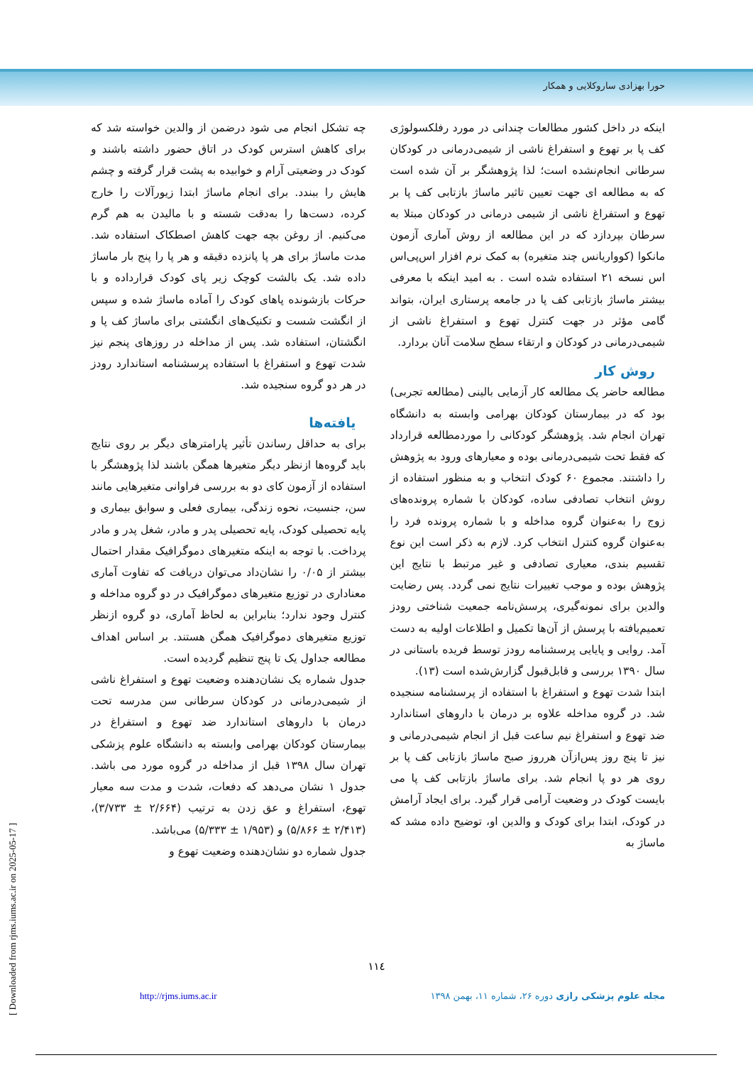حورا بهزادی ساروکلایی و همکار
اینکه در داخل کشور مطالعات چندانی در مورد رفلکسولوژی کف پا بر تهوع و استفراغ ناشی از شیمی‌درمانی در کودکان سرطانی انجام‌نشده است؛ لذا پژوهشگر بر آن شده است که به مطالعه ای جهت تعیین تاثیر ماساژ بازتابی کف پا بر تهوع و استفراغ ناشی از شیمی درمانی در کودکان مبتلا به سرطان بپردازد که در این مطالعه از روش آماری آزمون مانکوا (کوواریانس چند متغیره) به کمک نرم افزار اس‌پی‌اس اس نسخه ۲۱ استفاده شده است . به امید اینکه با معرفی بیشتر ماساژ بازتابی کف پا در جامعه پرستاری ایران، بتواند گامی مؤثر در جهت کنترل تهوع و استفراغ ناشی از شیمی‌درمانی در کودکان و ارتقاء سطح سلامت آنان بردارد.
روش کار
مطالعه حاضر یک مطالعه کار آزمایی بالینی (مطالعه تجربی) بود که در بیمارستان کودکان بهرامی وابسته به دانشگاه تهران انجام شد. پژوهشگر کودکانی را موردمطالعه قرارداد که فقط تحت شیمی‌درمانی بوده و معیارهای ورود به پژوهش را داشتند. مجموع ۶۰ کودک انتخاب و به منظور استفاده از روش انتخاب تصادفی ساده، کودکان با شماره پرونده‌های زوج را به‌عنوان گروه مداخله و با شماره پرونده فرد را به‌عنوان گروه کنترل انتخاب کرد. لازم به ذکر است این نوع تقسیم بندی، معیاری تصادفی و غیر مرتبط با نتایج این پژوهش بوده و موجب تغییرات نتایج نمی گردد. پس رضایت والدین برای نمونه‌گیری، پرسش‌نامه جمعیت شناختی رودز تعمیم‌یافته با پرسش از آن‌ها تکمیل و اطلاعات اولیه به دست آمد. روایی و پایایی پرسشنامه رودز توسط فریده باستانی در سال ۱۳۹۰ بررسی و قابل‌قبول گزارش‌شده است (۱۳).
ابتدا شدت تهوع و استفراغ با استفاده از پرسشنامه سنجیده شد. در گروه مداخله علاوه بر درمان با داروهای استاندارد ضد تهوع و استفراغ نیم ساعت قبل از انجام شیمی‌درمانی و نیز تا پنج روز پس‌ازآن هرروز صبح ماساژ بازتابی کف پا بر روی هر دو پا انجام شد. برای ماساژ بازتابی کف پا می بایست کودک در وضعیت آرامی قرار گیرد. برای ایجاد آرامش در کودک، ابتدا برای کودک و والدین او، توضیح داده مشد که ماساژ به
چه تشکل انجام می شود درضمن از والدین خواسته شد که برای کاهش استرس کودک در اتاق حضور داشته باشند و کودک در وضعیتی آرام و خوابیده به پشت قرار گرفته و چشم هایش را ببندد. برای انجام ماساژ ابتدا زیورآلات را خارج کرده، دست‌ها را به‌دقت شسته و با مالیدن به هم گرم می‌کنیم. از روغن بچه جهت کاهش اصطکاک استفاده شد. مدت ماساژ برای هر پا پانزده دقیقه و هر پا را پنج بار ماساژ داده شد. یک بالشت کوچک زیر پای کودک قرارداده و با حرکات بازشونده پاهای کودک را آماده ماساژ شده و سپس از انگشت شست و تکنیک‌های انگشتی برای ماساژ کف پا و انگشتان، استفاده شد. پس از مداخله در روزهای پنجم نیز شدت تهوع و استفراغ با استفاده پرسشنامه استاندارد رودز در هر دو گروه سنجیده شد.
یافته‌ها
برای به حداقل رساندن تأثیر پارامترهای دیگر بر روی نتایج باید گروه‌ها ازنظر دیگر متغیرها همگن باشند لذا پژوهشگر با استفاده از آزمون کای دو به بررسی فراوانی متغیرهایی مانند سن، جنسیت، نحوه زندگی، بیماری فعلی و سوابق بیماری و پایه تحصیلی کودک، پایه تحصیلی پدر و مادر، شغل پدر و مادر پرداخت. با توجه به اینکه متغیرهای دموگرافیک مقدار احتمال بیشتر از ۰/۰۵ را نشان‌داد می‌توان دریافت که تفاوت آماری معناداری در توزیع متغیرهای دموگرافیک در دو گروه مداخله و کنترل وجود ندارد؛ بنابراین به لحاظ آماری، دو گروه ازنظر توزیع متغیرهای دموگرافیک همگن هستند. بر اساس اهداف مطالعه جداول یک تا پنج تنظیم گردیده است.
جدول شماره یک نشان‌دهنده وضعیت تهوع و استفراغ ناشی از شیمی‌درمانی در کودکان سرطانی سن مدرسه تحت درمان با داروهای استاندارد ضد تهوع و استفراغ در بیمارستان کودکان بهرامی وابسته به دانشگاه علوم پزشکی تهران سال ۱۳۹۸ قبل از مداخله در گروه مورد می باشد. جدول ۱ نشان می‌دهد که دفعات، شدت و مدت سه معیار تهوع، استفراغ و عق زدن به ترتیب (۲/۶۶۴ ± ۳/۷۳۳)، (۲/۴۱۳ ± ۵/۸۶۶) و (۱/۹۵۳ ± ۵/۳۳۳) می‌باشد.
جدول شماره دو نشان‌دهنده وضعیت تهوع و
۱۱٤
مجله علوم پزشکی رازی دوره ۲۶، شماره ۱۱، بهمن ۱۳۹۸ http://rjms.iums.ac.ir
[ Downloaded from rjms.iums.ac.ir on 2025-05-17 ]